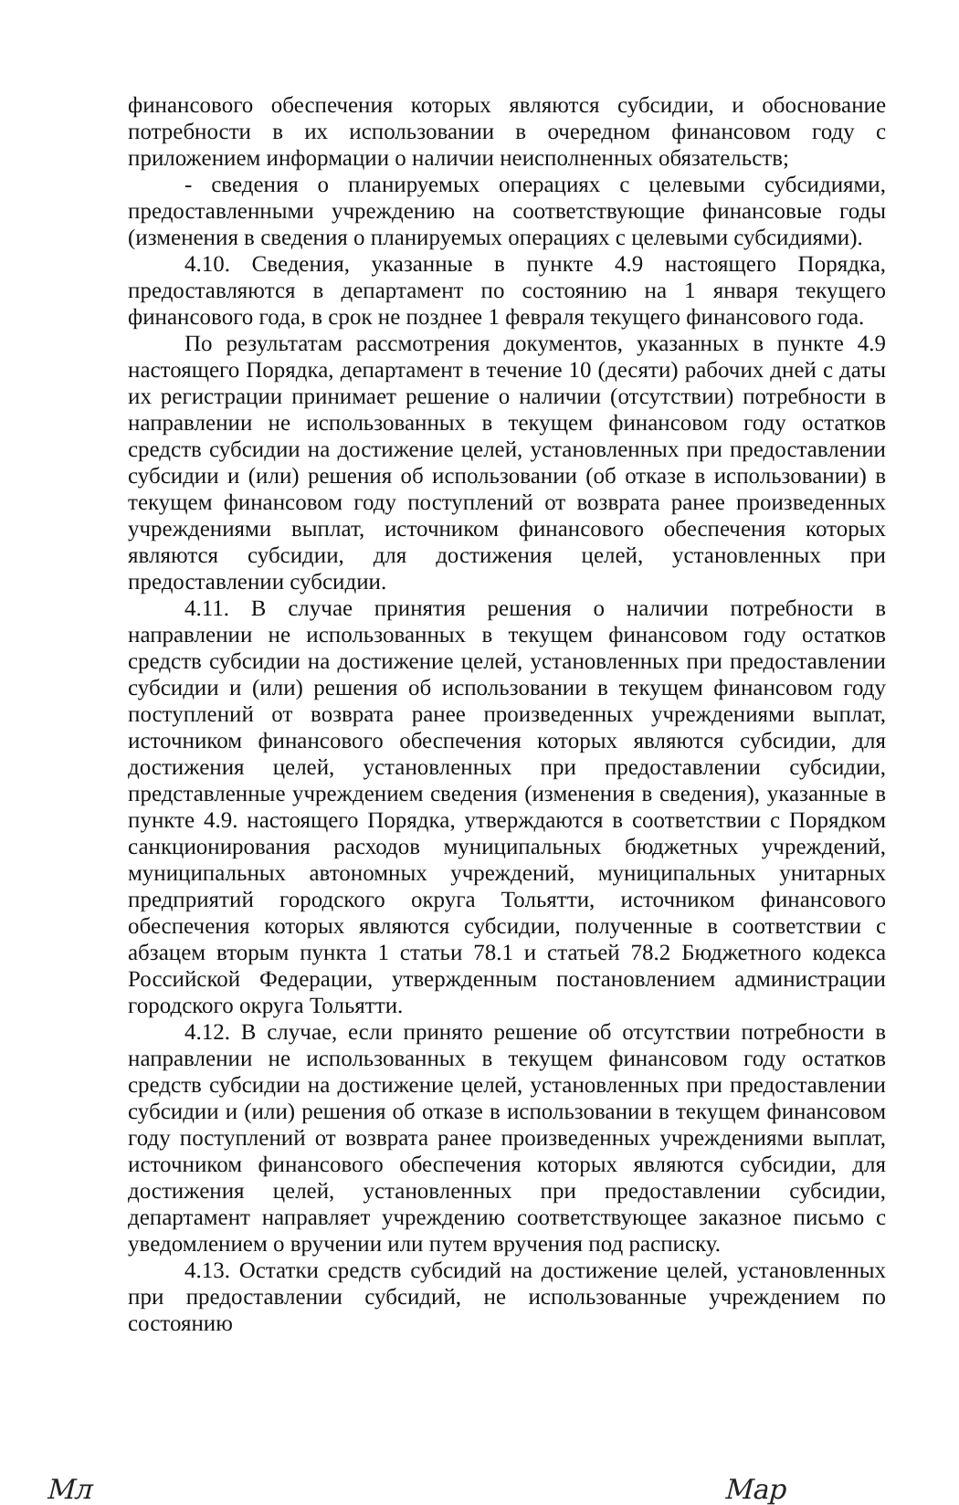финансового обеспечения которых являются субсидии, и обоснование потребности в их использовании в очередном финансовом году с приложением информации о наличии неисполненных обязательств;
- сведения о планируемых операциях с целевыми субсидиями, предоставленными учреждению на соответствующие финансовые годы (изменения в сведения о планируемых операциях с целевыми субсидиями).
4.10. Сведения, указанные в пункте 4.9 настоящего Порядка, предоставляются в департамент по состоянию на 1 января текущего финансового года, в срок не позднее 1 февраля текущего финансового года.
По результатам рассмотрения документов, указанных в пункте 4.9 настоящего Порядка, департамент в течение 10 (десяти) рабочих дней с даты их регистрации принимает решение о наличии (отсутствии) потребности в направлении не использованных в текущем финансовом году остатков средств субсидии на достижение целей, установленных при предоставлении субсидии и (или) решения об использовании (об отказе в использовании) в текущем финансовом году поступлений от возврата ранее произведенных учреждениями выплат, источником финансового обеспечения которых являются субсидии, для достижения целей, установленных при предоставлении субсидии.
4.11. В случае принятия решения о наличии потребности в направлении не использованных в текущем финансовом году остатков средств субсидии на достижение целей, установленных при предоставлении субсидии и (или) решения об использовании в текущем финансовом году поступлений от возврата ранее произведенных учреждениями выплат, источником финансового обеспечения которых являются субсидии, для достижения целей, установленных при предоставлении субсидии, представленные учреждением сведения (изменения в сведения), указанные в пункте 4.9. настоящего Порядка, утверждаются в соответствии с Порядком санкционирования расходов муниципальных бюджетных учреждений, муниципальных автономных учреждений, муниципальных унитарных предприятий городского округа Тольятти, источником финансового обеспечения которых являются субсидии, полученные в соответствии с абзацем вторым пункта 1 статьи 78.1 и статьей 78.2 Бюджетного кодекса Российской Федерации, утвержденным постановлением администрации городского округа Тольятти.
4.12. В случае, если принято решение об отсутствии потребности в направлении не использованных в текущем финансовом году остатков средств субсидии на достижение целей, установленных при предоставлении субсидии и (или) решения об отказе в использовании в текущем финансовом году поступлений от возврата ранее произведенных учреждениями выплат, источником финансового обеспечения которых являются субсидии, для достижения целей, установленных при предоставлении субсидии, департамент направляет учреждению соответствующее заказное письмо с уведомлением о вручении или путем вручения под расписку.
4.13. Остатки средств субсидий на достижение целей, установленных при предоставлении субсидий, не использованные учреждением по состоянию
Мл Мар